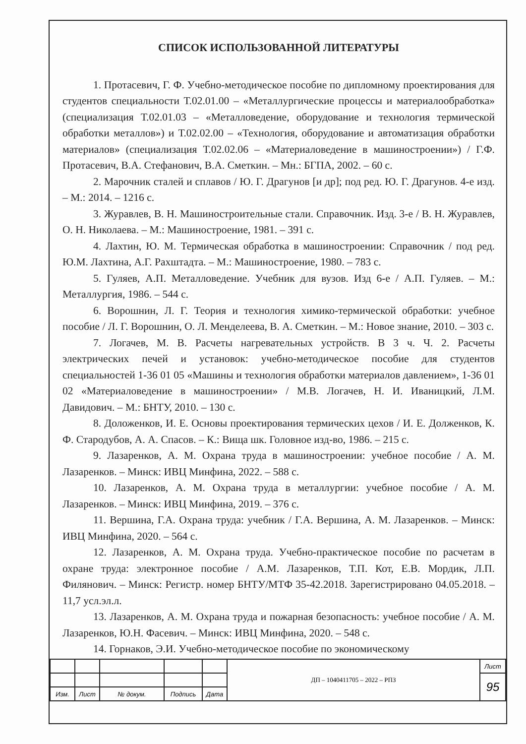СПИСОК ИСПОЛЬЗОВАННОЙ ЛИТЕРАТУРЫ
1. Протасевич, Г. Ф. Учебно-методическое пособие по дипломному проектирования для студентов специальности Т.02.01.00 – «Металлургические процессы и материалообработка» (специализация Т.02.01.03 – «Металловедение, оборудование и технология термической обработки металлов») и Т.02.02.00 – «Технология, оборудование и автоматизация обработки материалов» (специализация Т.02.02.06 – «Материаловедение в машиностроении») / Г.Ф. Протасевич, В.А. Стефанович, В.А. Сметкин. – Мн.: БГПА, 2002. – 60 с.
2. Марочник сталей и сплавов / Ю. Г. Драгунов [и др]; под ред. Ю. Г. Драгунов. 4-е изд. – М.: 2014. – 1216 с.
3. Журавлев, В. Н. Машиностроительные стали. Справочник. Изд. 3-е / В. Н. Журавлев, О. Н. Николаева. – М.: Машиностроение, 1981. – 391 с.
4. Лахтин, Ю. М. Термическая обработка в машиностроении: Справочник / под ред. Ю.М. Лахтина, А.Г. Рахштадта. – М.: Машиностроение, 1980. – 783 с.
5. Гуляев, А.П. Металловедение. Учебник для вузов. Изд 6-е / А.П. Гуляев. – М.: Металлургия, 1986. – 544 с.
6. Ворошнин, Л. Г. Теория и технология химико-термической обработки: учебное пособие / Л. Г. Ворошнин, О. Л. Менделеева, В. А. Сметкин. – М.: Новое знание, 2010. – 303 с.
7. Логачев, М. В. Расчеты нагревательных устройств. В 3 ч. Ч. 2. Расчеты электрических печей и установок: учебно-методическое пособие для студентов специальностей 1-36 01 05 «Машины и технология обработки материалов давлением», 1-36 01 02 «Материаловедение в машиностроении» / М.В. Логачев, Н. И. Иваницкий, Л.М. Давидович. – М.: БНТУ, 2010. – 130 с.
8. Доложенков, И. Е. Основы проектирования термических цехов / И. Е. Долженков, К. Ф. Стародубов, А. А. Спасов. – К.: Вища шк. Головное изд-во, 1986. – 215 с.
9. Лазаренков, А. М. Охрана труда в машиностроении: учебное пособие / А. М. Лазаренков. – Минск: ИВЦ Минфина, 2022. – 588 с.
10. Лазаренков, А. М. Охрана труда в металлургии: учебное пособие / А. М. Лазаренков. – Минск: ИВЦ Минфина, 2019. – 376 с.
11. Вершина, Г.А. Охрана труда: учебник / Г.А. Вершина, А. М. Лазаренков. – Минск: ИВЦ Минфина, 2020. – 564 с.
12. Лазаренков, А. М. Охрана труда. Учебно-практическое пособие по расчетам в охране труда: электронное пособие / А.М. Лазаренков, Т.П. Кот, Е.В. Мордик, Л.П. Филянович. – Минск: Регистр. номер БНТУ/МТФ 35-42.2018. Зарегистрировано 04.05.2018. – 11,7 усл.эл.л.
13. Лазаренков, А. М. Охрана труда и пожарная безопасность: учебное пособие / А. М. Лазаренков, Ю.Н. Фасевич. – Минск: ИВЦ Минфина, 2020. – 548 с.
14. Горнаков, Э.И. Учебно-методическое пособие по экономическому
| | | | | | ДП – 1040411705 – 2022 – РПЗ | Лист |
| | | | | | | 95 |
| Изм. | Лист | № докум. | Подпись | Дата | | |